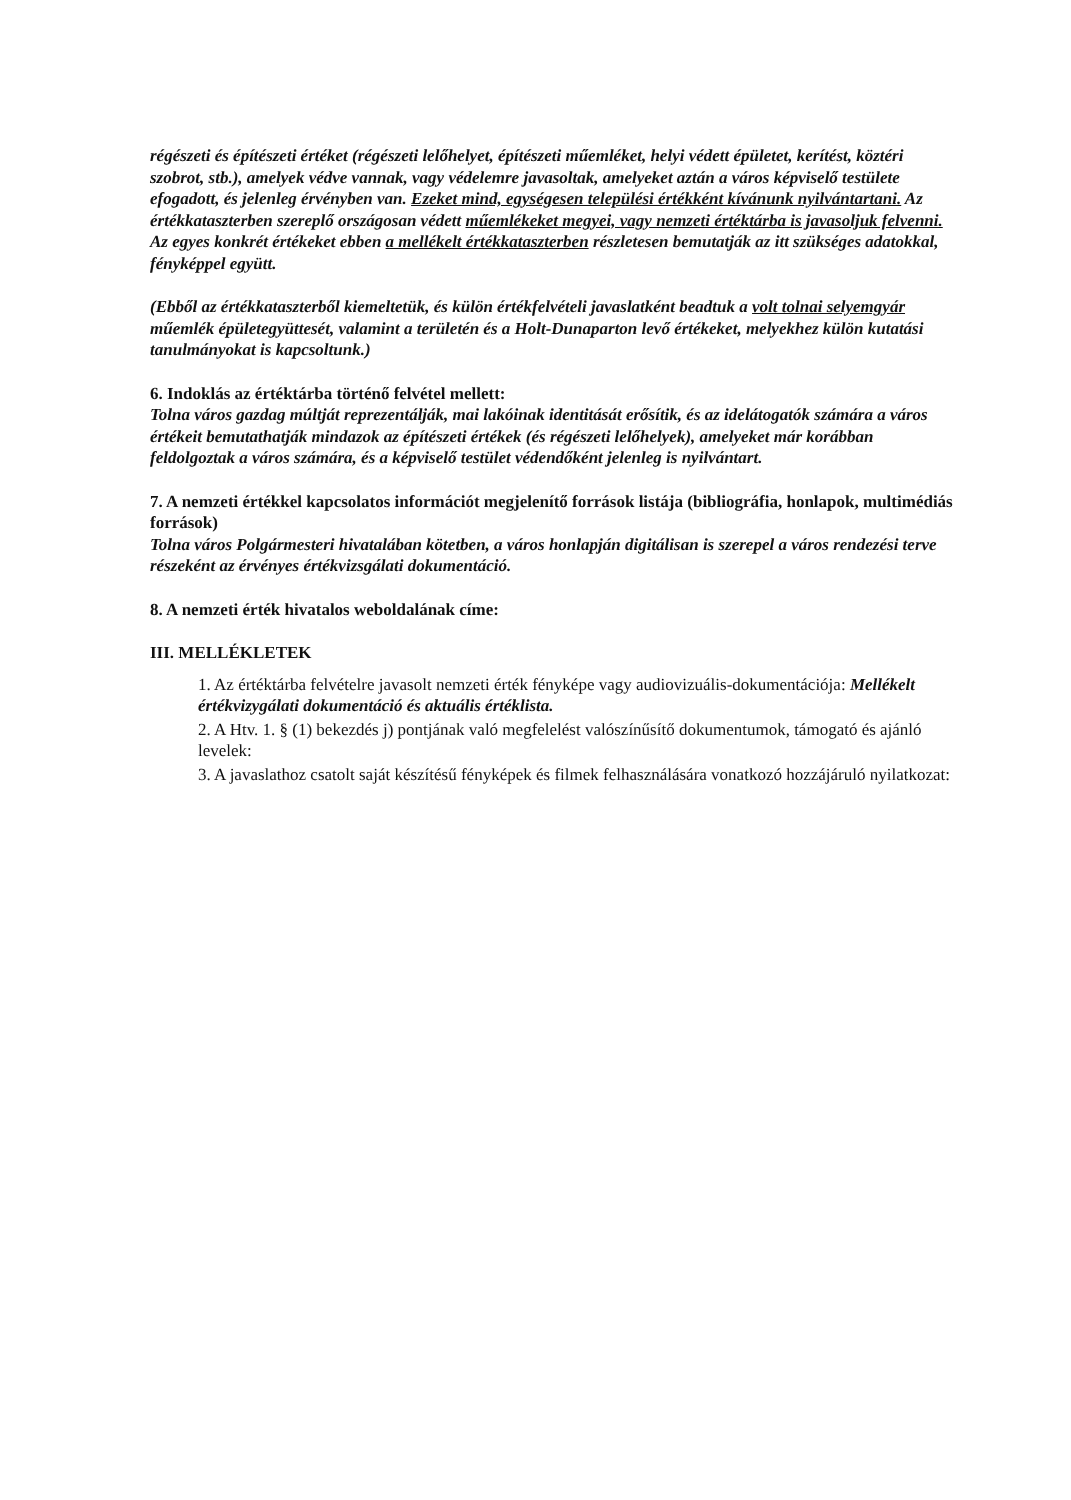régészeti és építészeti értéket (régészeti lelőhelyet, építészeti műemléket, helyi védett épületet, kerítést, köztéri szobrot, stb.), amelyek védve vannak, vagy védelemre javasoltak, amelyeket aztán a város képviselő testülete efogadott, és jelenleg érvényben van. Ezeket mind, egységesen települési értékként kívánunk nyilvántartani. Az értékkataszterben szereplő országosan védett műemlékeket megyei, vagy nemzeti értéktárba is javasoljuk felvenni.
Az egyes konkrét értékeket ebben a mellékelt értékkataszterben részletesen bemutatják az itt szükséges adatokkal, fényképpel együtt.
(Ebből az értékkataszterből kiemeltetük, és külön értékfelvételi javaslatként beadtuk a volt tolnai selyemgyár műemlék épületegyüttesét, valamint a területén és a Holt-Dunaparton levő értékeket, melyekhez külön kutatási tanulmányokat is kapcsoltunk.)
6. Indoklás az értéktárba történő felvétel mellett:
Tolna város gazdag múltját reprezentálják, mai lakóinak identitását erősítik, és az idelátogatók számára a város értékeit bemutathatják mindazok az építészeti értékek (és régészeti lelőhelyek), amelyeket már korábban feldolgoztak a város számára, és a képviselő testület védendőként jelenleg is nyilvántart.
7. A nemzeti értékkel kapcsolatos információt megjelenítő források listája (bibliográfia, honlapok, multimédiás források)
Tolna város Polgármesteri hivatalában kötetben, a város honlapján digitálisan is szerepel a város rendezési terve részeként az érvényes értékvizsgálati dokumentáció.
8. A nemzeti érték hivatalos weboldalának címe:
III. MELLÉKLETEK
1. Az értéktárba felvételre javasolt nemzeti érték fényképe vagy audiovizuális-dokumentációja: Mellékelt értékvizygálati dokumentáció és aktuális értéklista.
2. A Htv. 1. § (1) bekezdés j) pontjának való megfelelést valószínűsítő dokumentumok, támogató és ajánló levelek:
3. A javaslathoz csatolt saját készítésű fényképek és filmek felhasználására vonatkozó hozzájáruló nyilatkozat: